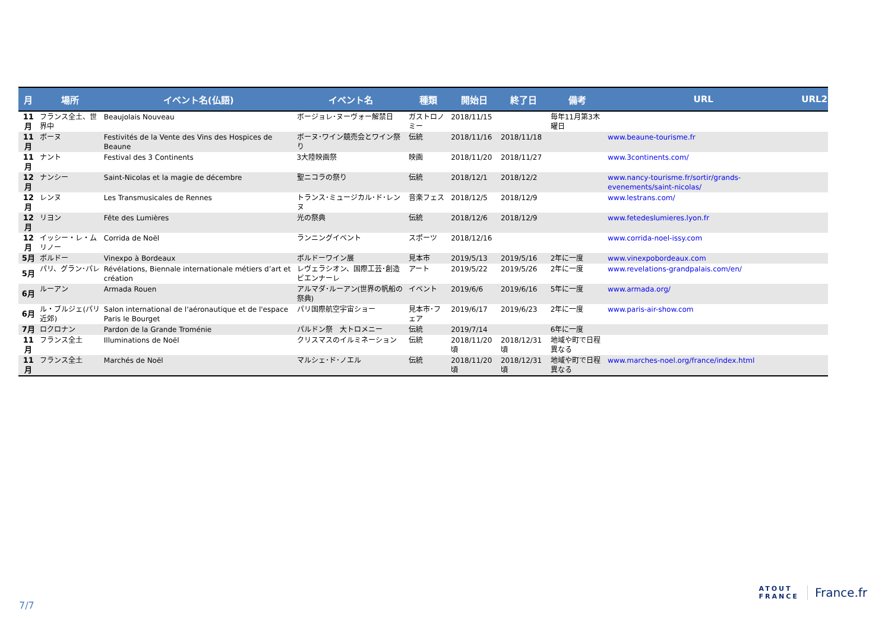| 月 | 場所 | イベント名(仏語) | イベント名 | 種類 | 開始日 | 終了日 | 備考 | URL | URL2 |
| --- | --- | --- | --- | --- | --- | --- | --- | --- | --- |
| 11月 | フランス全土、世界中 | Beaujolais Nouveau | ボージョレ･ヌーヴォー解禁日 | ガストロノミー | 2018/11/15 | | 毎年11月第3木曜日 | | |
| 11月 | ボーヌ | Festivités de la Vente des Vins des Hospices de Beaune | ボーヌ･ワイン競売会とワイン祭り | 伝統 | 2018/11/16 | 2018/11/18 | | www.beaune-tourisme.fr | |
| 11月 | ナント | Festival des 3 Continents | 3大陸映画祭 | 映画 | 2018/11/20 | 2018/11/27 | | www.3continents.com/ | |
| 12月 | ナンシー | Saint-Nicolas et la magie de décembre | 聖ニコラの祭り | 伝統 | 2018/12/1 | 2018/12/2 | | www.nancy-tourisme.fr/sortir/grands-evenements/saint-nicolas/ | |
| 12月 | レンヌ | Les Transmusicales de Rennes | トランス･ミュージカル･ド･レンヌ | 音楽フェス | 2018/12/5 | 2018/12/9 | | www.lestrans.com/ | |
| 12月 | リヨン | Fête des Lumières | 光の祭典 | 伝統 | 2018/12/6 | 2018/12/9 | | www.fetedeslumieres.lyon.fr | |
| 12月 | イッシー・レ・ムリノー | Corrida de Noël | ランニングイベント | スポーツ | 2018/12/16 | | | www.corrida-noel-issy.com | |
| 5月 | ボルドー | Vinexpo à Bordeaux | ボルドーワイン展 | 見本市 | 2019/5/13 | 2019/5/16 | 2年に一度 | www.vinexpobordeaux.com | |
| 5月 | パリ、グラン･パレ | Révélations, Biennale internationale métiers d’art et création | レヴェラシオン、国際工芸･創造ビエンナーレ | アート | 2019/5/22 | 2019/5/26 | 2年に一度 | www.revelations-grandpalais.com/en/ | |
| 6月 | ルーアン | Armada Rouen | アルマダ･ルーアン(世界の帆船の祭典) | イベント | 2019/6/6 | 2019/6/16 | 5年に一度 | www.armada.org/ | |
| 6月 | ル・ブルジェ(パリ近郊) | Salon international de l'aéronautique et de l'espace Paris le Bourget | パリ国際航空宇宙ショー | 見本市･フェア | 2019/6/17 | 2019/6/23 | 2年に一度 | www.paris-air-show.com | |
| 7月 | ロクロナン | Pardon de la Grande Troménie | パルドン祭 大トロメニー | 伝統 | 2019/7/14 | | 6年に一度 | | |
| 11月 | フランス全土 | Illuminations de Noël | クリスマスのイルミネーション | 伝統 | 2018/11/20頃 | 2018/12/31頃 | 地域や町で日程異なる | | |
| 11月 | フランス全土 | Marchés de Noël | マルシェ･ド･ノエル | 伝統 | 2018/11/20頃 | 2018/12/31頃 | 地域や町で日程異なる | www.marches-noel.org/france/index.html | |
7/7
ATOUT
FRANCE
France.fr